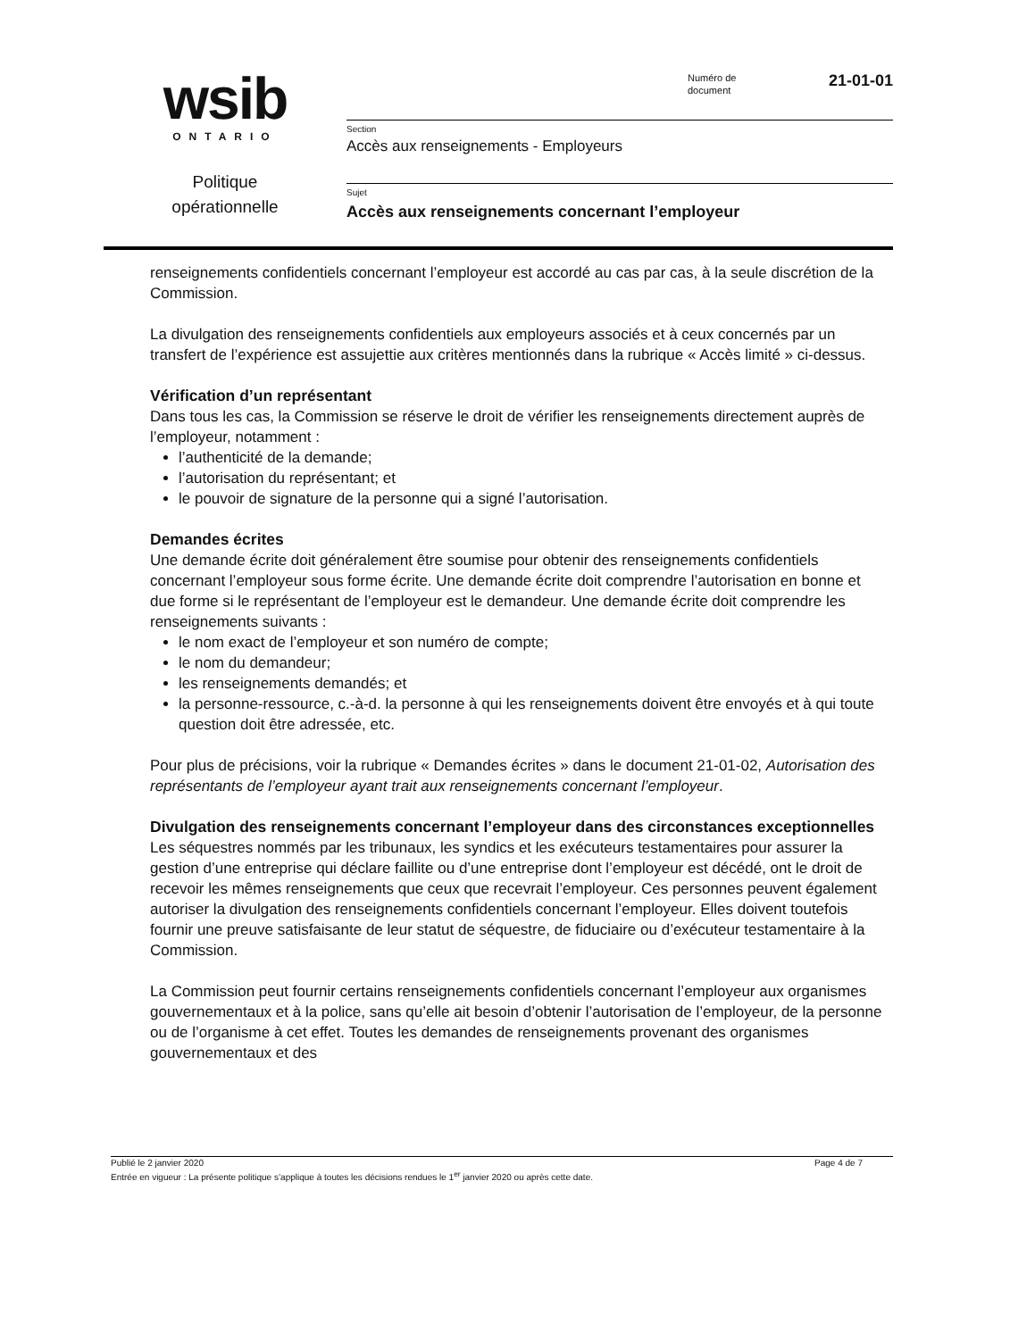wsib
ONTARIO
Politique
opérationnelle
Numéro de
document
21-01-01
Section
Accès aux renseignements - Employeurs
Sujet
Accès aux renseignements concernant l’employeur
renseignements confidentiels concernant l’employeur est accordé au cas par cas, à la seule discrétion de la Commission.
La divulgation des renseignements confidentiels aux employeurs associés et à ceux concernés par un transfert de l’expérience est assujettie aux critères mentionnés dans la rubrique « Accès limité » ci-dessus.
Vérification d’un représentant
Dans tous les cas, la Commission se réserve le droit de vérifier les renseignements directement auprès de l’employeur, notamment :
l’authenticité de la demande;
l’autorisation du représentant; et
le pouvoir de signature de la personne qui a signé l’autorisation.
Demandes écrites
Une demande écrite doit généralement être soumise pour obtenir des renseignements confidentiels concernant l’employeur sous forme écrite. Une demande écrite doit comprendre l’autorisation en bonne et due forme si le représentant de l’employeur est le demandeur. Une demande écrite doit comprendre les renseignements suivants :
le nom exact de l’employeur et son numéro de compte;
le nom du demandeur;
les renseignements demandés; et
la personne-ressource, c.-à-d. la personne à qui les renseignements doivent être envoyés et à qui toute question doit être adressée, etc.
Pour plus de précisions, voir la rubrique « Demandes écrites » dans le document 21-01-02, Autorisation des représentants de l’employeur ayant trait aux renseignements concernant l’employeur.
Divulgation des renseignements concernant l’employeur dans des circonstances exceptionnelles
Les séquestres nommés par les tribunaux, les syndics et les exécuteurs testamentaires pour assurer la gestion d’une entreprise qui déclare faillite ou d’une entreprise dont l’employeur est décédé, ont le droit de recevoir les mêmes renseignements que ceux que recevrait l’employeur. Ces personnes peuvent également autoriser la divulgation des renseignements confidentiels concernant l’employeur. Elles doivent toutefois fournir une preuve satisfaisante de leur statut de séquestre, de fiduciaire ou d’exécuteur testamentaire à la Commission.
La Commission peut fournir certains renseignements confidentiels concernant l’employeur aux organismes gouvernementaux et à la police, sans qu’elle ait besoin d’obtenir l’autorisation de l’employeur, de la personne ou de l’organisme à cet effet. Toutes les demandes de renseignements provenant des organismes gouvernementaux et des
Publié le 2 janvier 2020 Page 4 de 7
Entrée en vigueur : La présente politique s’applique à toutes les décisions rendues le 1<sup>er</sup> janvier 2020 ou après cette date.